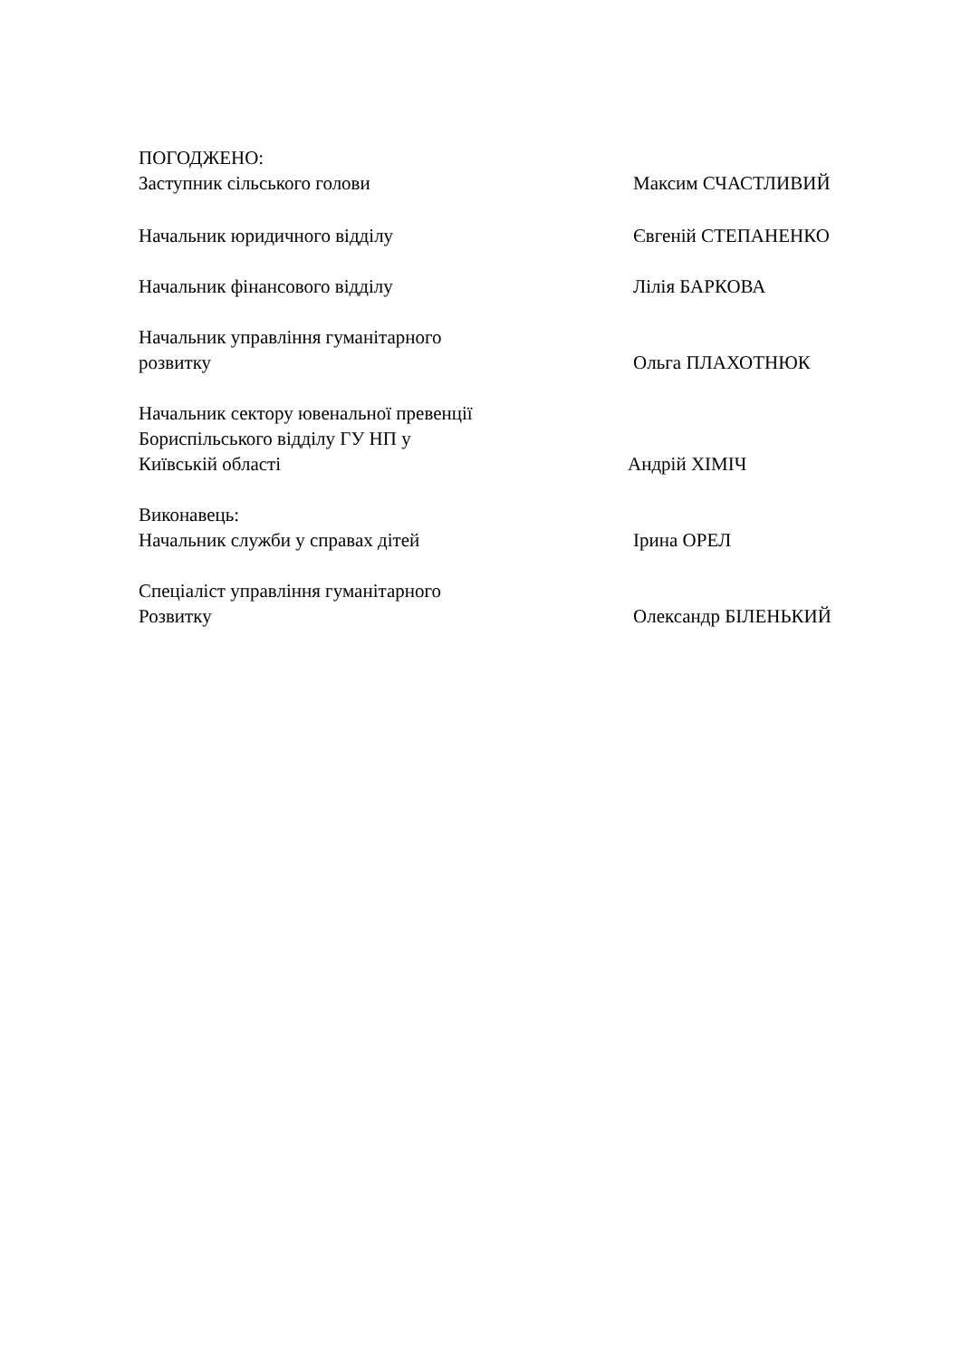ПОГОДЖЕНО:
Заступник сільського голови
Максим СЧАСТЛИВИЙ
Начальник юридичного відділу Євгеній СТЕПАНЕНКО
Начальник фінансового відділу Лілія БАРКОВА
Начальник управління гуманітарного
розвитку
Ольга ПЛАХОТНЮК
Начальник сектору ювенальної превенції
Бориспільського відділу ГУ НП у
Київській області
Андрій ХІМІЧ
Виконавець:
Начальник служби у справах дітей
Ірина ОРЕЛ
Спеціаліст управління гуманітарного
Розвитку
Олександр БІЛЕНЬКИЙ